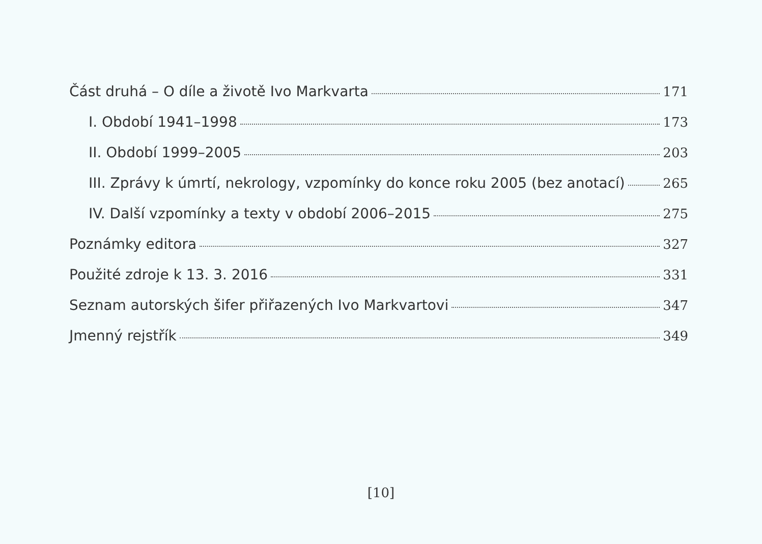Část druhá – O díle a životě Ivo Markvarta 171
I. Období 1941–1998 173
II. Období 1999–2005 203
III. Zprávy k úmrtí, nekrology, vzpomínky do konce roku 2005 (bez anotací) 265
IV. Další vzpomínky a texty v období 2006–2015 275
Poznámky editora 327
Použité zdroje k 13. 3. 2016 331
Seznam autorských šifer přiřazených Ivo Markvartovi 347
Jmenný rejstřík 349
[10]